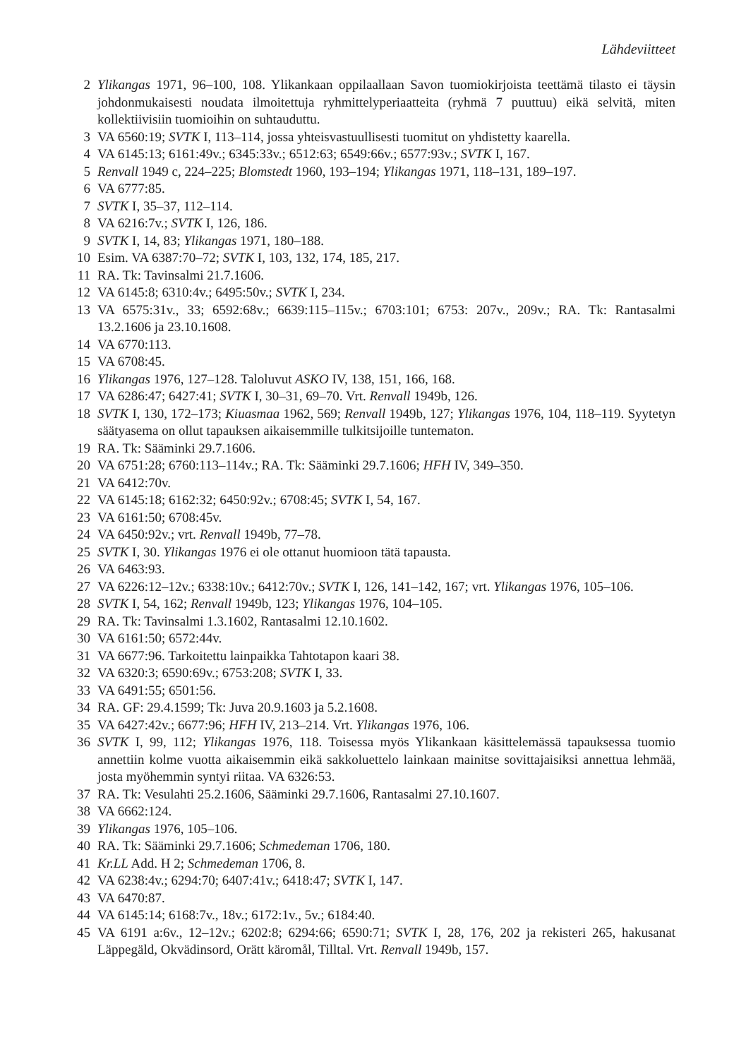Lähdeviitteet
2 Ylikangas 1971, 96–100, 108. Ylikankaan oppilaallaan Savon tuomiokirjoista teettämä tilasto ei täysin johdonmukaisesti noudata ilmoitettuja ryhmittelyperiaatteita (ryhmä 7 puuttuu) eikä selvitä, miten kollektiivisiin tuomioihin on suhtauduttu.
3 VA 6560:19; SVTK I, 113–114, jossa yhteisvastuullisesti tuomitut on yhdistetty kaarella.
4 VA 6145:13; 6161:49v.; 6345:33v.; 6512:63; 6549:66v.; 6577:93v.; SVTK I, 167.
5 Renvall 1949 c, 224–225; Blomstedt 1960, 193–194; Ylikangas 1971, 118–131, 189–197.
6 VA 6777:85.
7 SVTK I, 35–37, 112–114.
8 VA 6216:7v.; SVTK I, 126, 186.
9 SVTK I, 14, 83; Ylikangas 1971, 180–188.
10 Esim. VA 6387:70–72; SVTK I, 103, 132, 174, 185, 217.
11 RA. Tk: Tavinsalmi 21.7.1606.
12 VA 6145:8; 6310:4v.; 6495:50v.; SVTK I, 234.
13 VA 6575:31v., 33; 6592:68v.; 6639:115–115v.; 6703:101; 6753: 207v., 209v.; RA. Tk: Rantasalmi 13.2.1606 ja 23.10.1608.
14 VA 6770:113.
15 VA 6708:45.
16 Ylikangas 1976, 127–128. Taloluvut ASKO IV, 138, 151, 166, 168.
17 VA 6286:47; 6427:41; SVTK I, 30–31, 69–70. Vrt. Renvall 1949b, 126.
18 SVTK I, 130, 172–173; Kiuasmaa 1962, 569; Renvall 1949b, 127; Ylikangas 1976, 104, 118–119. Syytetyn säätyasema on ollut tapauksen aikaisemmille tulkitsijoille tuntematon.
19 RA. Tk: Sääminki 29.7.1606.
20 VA 6751:28; 6760:113–114v.; RA. Tk: Sääminki 29.7.1606; HFH IV, 349–350.
21 VA 6412:70v.
22 VA 6145:18; 6162:32; 6450:92v.; 6708:45; SVTK I, 54, 167.
23 VA 6161:50; 6708:45v.
24 VA 6450:92v.; vrt. Renvall 1949b, 77–78.
25 SVTK I, 30. Ylikangas 1976 ei ole ottanut huomioon tätä tapausta.
26 VA 6463:93.
27 VA 6226:12–12v.; 6338:10v.; 6412:70v.; SVTK I, 126, 141–142, 167; vrt. Ylikangas 1976, 105–106.
28 SVTK I, 54, 162; Renvall 1949b, 123; Ylikangas 1976, 104–105.
29 RA. Tk: Tavinsalmi 1.3.1602, Rantasalmi 12.10.1602.
30 VA 6161:50; 6572:44v.
31 VA 6677:96. Tarkoitettu lainpaikka Tahtotapon kaari 38.
32 VA 6320:3; 6590:69v.; 6753:208; SVTK I, 33.
33 VA 6491:55; 6501:56.
34 RA. GF: 29.4.1599; Tk: Juva 20.9.1603 ja 5.2.1608.
35 VA 6427:42v.; 6677:96; HFH IV, 213–214. Vrt. Ylikangas 1976, 106.
36 SVTK I, 99, 112; Ylikangas 1976, 118. Toisessa myös Ylikankaan käsittelemässä tapauksessa tuomio annettiin kolme vuotta aikaisemmin eikä sakkoluettelo lainkaan mainitse sovittajaisiksi annettua lehmää, josta myöhemmin syntyi riitaa. VA 6326:53.
37 RA. Tk: Vesulahti 25.2.1606, Sääminki 29.7.1606, Rantasalmi 27.10.1607.
38 VA 6662:124.
39 Ylikangas 1976, 105–106.
40 RA. Tk: Sääminki 29.7.1606; Schmedeman 1706, 180.
41 Kr.LL Add. H 2; Schmedeman 1706, 8.
42 VA 6238:4v.; 6294:70; 6407:41v.; 6418:47; SVTK I, 147.
43 VA 6470:87.
44 VA 6145:14; 6168:7v., 18v.; 6172:1v., 5v.; 6184:40.
45 VA 6191 a:6v., 12–12v.; 6202:8; 6294:66; 6590:71; SVTK I, 28, 176, 202 ja rekisteri 265, hakusanat Läppegäld, Okvädinsord, Orätt käromål, Tilltal. Vrt. Renvall 1949b, 157.